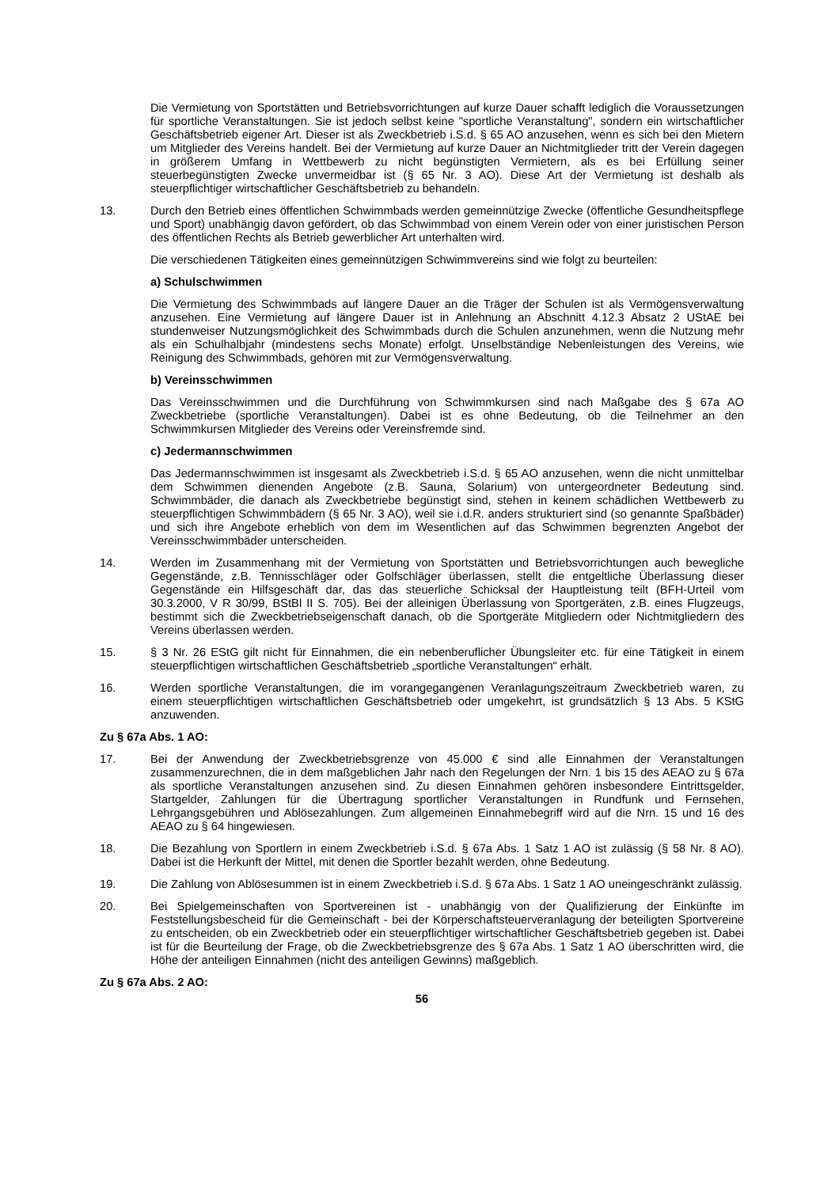Die Vermietung von Sportstätten und Betriebsvorrichtungen auf kurze Dauer schafft lediglich die Voraussetzungen für sportliche Veranstaltungen. Sie ist jedoch selbst keine "sportliche Veranstaltung", sondern ein wirtschaftlicher Geschäftsbetrieb eigener Art. Dieser ist als Zweckbetrieb i.S.d. § 65 AO anzusehen, wenn es sich bei den Mietern um Mitglieder des Vereins handelt. Bei der Vermietung auf kurze Dauer an Nichtmitglieder tritt der Verein dagegen in größerem Umfang in Wettbewerb zu nicht begünstigten Vermietern, als es bei Erfüllung seiner steuerbegünstigten Zwecke unvermeidbar ist (§ 65 Nr. 3 AO). Diese Art der Vermietung ist deshalb als steuerpflichtiger wirtschaftlicher Geschäftsbetrieb zu behandeln.
13. Durch den Betrieb eines öffentlichen Schwimmbads werden gemeinnützige Zwecke (öffentliche Gesundheitspflege und Sport) unabhängig davon gefördert, ob das Schwimmbad von einem Verein oder von einer juristischen Person des öffentlichen Rechts als Betrieb gewerblicher Art unterhalten wird.
Die verschiedenen Tätigkeiten eines gemeinnützigen Schwimmvereins sind wie folgt zu beurteilen:
a) Schulschwimmen
Die Vermietung des Schwimmbads auf längere Dauer an die Träger der Schulen ist als Vermögensverwaltung anzusehen. Eine Vermietung auf längere Dauer ist in Anlehnung an Abschnitt 4.12.3 Absatz 2 UStAE bei stundenweiser Nutzungsmöglichkeit des Schwimmbads durch die Schulen anzunehmen, wenn die Nutzung mehr als ein Schulhalbjahr (mindestens sechs Monate) erfolgt. Unselbständige Nebenleistungen des Vereins, wie Reinigung des Schwimmbads, gehören mit zur Vermögensverwaltung.
b) Vereinsschwimmen
Das Vereinsschwimmen und die Durchführung von Schwimmkursen sind nach Maßgabe des § 67a AO Zweckbetriebe (sportliche Veranstaltungen). Dabei ist es ohne Bedeutung, ob die Teilnehmer an den Schwimmkursen Mitglieder des Vereins oder Vereinsfremde sind.
c) Jedermannschwimmen
Das Jedermannschwimmen ist insgesamt als Zweckbetrieb i.S.d. § 65 AO anzusehen, wenn die nicht unmittelbar dem Schwimmen dienenden Angebote (z.B. Sauna, Solarium) von untergeordneter Bedeutung sind. Schwimmbäder, die danach als Zweckbetriebe begünstigt sind, stehen in keinem schädlichen Wettbewerb zu steuerpflichtigen Schwimmbädern (§ 65 Nr. 3 AO), weil sie i.d.R. anders strukturiert sind (so genannte Spaßbäder) und sich ihre Angebote erheblich von dem im Wesentlichen auf das Schwimmen begrenzten Angebot der Vereinsschwimmbäder unterscheiden.
14. Werden im Zusammenhang mit der Vermietung von Sportstätten und Betriebsvorrichtungen auch bewegliche Gegenstände, z.B. Tennisschläger oder Golfschläger überlassen, stellt die entgeltliche Überlassung dieser Gegenstände ein Hilfsgeschäft dar, das das steuerliche Schicksal der Hauptleistung teilt (BFH-Urteil vom 30.3.2000, V R 30/99, BStBl II S. 705). Bei der alleinigen Überlassung von Sportgeräten, z.B. eines Flugzeugs, bestimmt sich die Zweckbetriebseigenschaft danach, ob die Sportgeräte Mitgliedern oder Nichtmitgliedern des Vereins überlassen werden.
15. § 3 Nr. 26 EStG gilt nicht für Einnahmen, die ein nebenberuflicher Übungsleiter etc. für eine Tätigkeit in einem steuerpflichtigen wirtschaftlichen Geschäftsbetrieb „sportliche Veranstaltungen“ erhält.
16. Werden sportliche Veranstaltungen, die im vorangegangenen Veranlagungszeitraum Zweckbetrieb waren, zu einem steuerpflichtigen wirtschaftlichen Geschäftsbetrieb oder umgekehrt, ist grundsätzlich § 13 Abs. 5 KStG anzuwenden.
Zu § 67a Abs. 1 AO:
17. Bei der Anwendung der Zweckbetriebsgrenze von 45.000 € sind alle Einnahmen der Veranstaltungen zusammenzurechnen, die in dem maßgeblichen Jahr nach den Regelungen der Nrn. 1 bis 15 des AEAO zu § 67a als sportliche Veranstaltungen anzusehen sind. Zu diesen Einnahmen gehören insbesondere Eintrittsgelder, Startgelder, Zahlungen für die Übertragung sportlicher Veranstaltungen in Rundfunk und Fernsehen, Lehrgangsgebühren und Ablösezahlungen. Zum allgemeinen Einnahmebegriff wird auf die Nrn. 15 und 16 des AEAO zu § 64 hingewiesen.
18. Die Bezahlung von Sportlern in einem Zweckbetrieb i.S.d. § 67a Abs. 1 Satz 1 AO ist zulässig (§ 58 Nr. 8 AO). Dabei ist die Herkunft der Mittel, mit denen die Sportler bezahlt werden, ohne Bedeutung.
19. Die Zahlung von Ablösesummen ist in einem Zweckbetrieb i.S.d. § 67a Abs. 1 Satz 1 AO uneingeschränkt zulässig.
20. Bei Spielgemeinschaften von Sportvereinen ist - unabhängig von der Qualifizierung der Einkünfte im Feststellungsbescheid für die Gemeinschaft - bei der Körperschaftsteuerveranlagung der beteiligten Sportvereine zu entscheiden, ob ein Zweckbetrieb oder ein steuerpflichtiger wirtschaftlicher Geschäftsbetrieb gegeben ist. Dabei ist für die Beurteilung der Frage, ob die Zweckbetriebsgrenze des § 67a Abs. 1 Satz 1 AO überschritten wird, die Höhe der anteiligen Einnahmen (nicht des anteiligen Gewinns) maßgeblich.
Zu § 67a Abs. 2 AO:
56